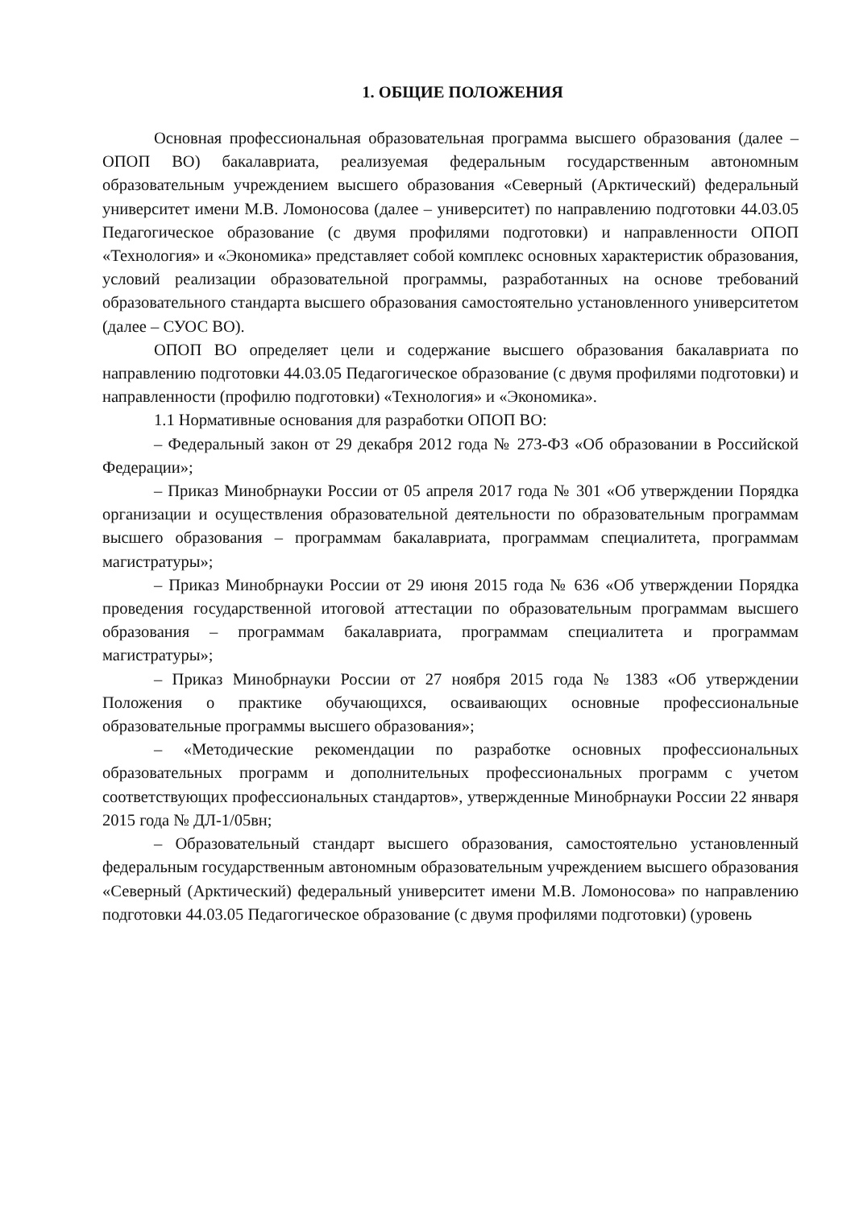1. ОБЩИЕ ПОЛОЖЕНИЯ
Основная профессиональная образовательная программа высшего образования (далее – ОПОП ВО) бакалавриата, реализуемая федеральным государственным автономным образовательным учреждением высшего образования «Северный (Арктический) федеральный университет имени М.В. Ломоносова (далее – университет) по направлению подготовки 44.03.05 Педагогическое образование (с двумя профилями подготовки) и направленности ОПОП «Технология» и «Экономика» представляет собой комплекс основных характеристик образования, условий реализации образовательной программы, разработанных на основе требований образовательного стандарта высшего образования самостоятельно установленного университетом (далее – СУОС ВО).
ОПОП ВО определяет цели и содержание высшего образования бакалавриата по направлению подготовки 44.03.05 Педагогическое образование (с двумя профилями подготовки) и направленности (профилю подготовки) «Технология» и «Экономика».
1.1 Нормативные основания для разработки ОПОП ВО:
– Федеральный закон от 29 декабря 2012 года № 273-ФЗ «Об образовании в Российской Федерации»;
– Приказ Минобрнауки России от 05 апреля 2017 года № 301 «Об утверждении Порядка организации и осуществления образовательной деятельности по образовательным программам высшего образования – программам бакалавриата, программам специалитета, программам магистратуры»;
– Приказ Минобрнауки России от 29 июня 2015 года № 636 «Об утверждении Порядка проведения государственной итоговой аттестации по образовательным программам высшего образования – программам бакалавриата, программам специалитета и программам магистратуры»;
– Приказ Минобрнауки России от 27 ноября 2015 года № 1383 «Об утверждении Положения о практике обучающихся, осваивающих основные профессиональные образовательные программы высшего образования»;
– «Методические рекомендации по разработке основных профессиональных образовательных программ и дополнительных профессиональных программ с учетом соответствующих профессиональных стандартов», утвержденные Минобрнауки России 22 января 2015 года № ДЛ-1/05вн;
– Образовательный стандарт высшего образования, самостоятельно установленный федеральным государственным автономным образовательным учреждением высшего образования «Северный (Арктический) федеральный университет имени М.В. Ломоносова» по направлению подготовки 44.03.05 Педагогическое образование (с двумя профилями подготовки) (уровень